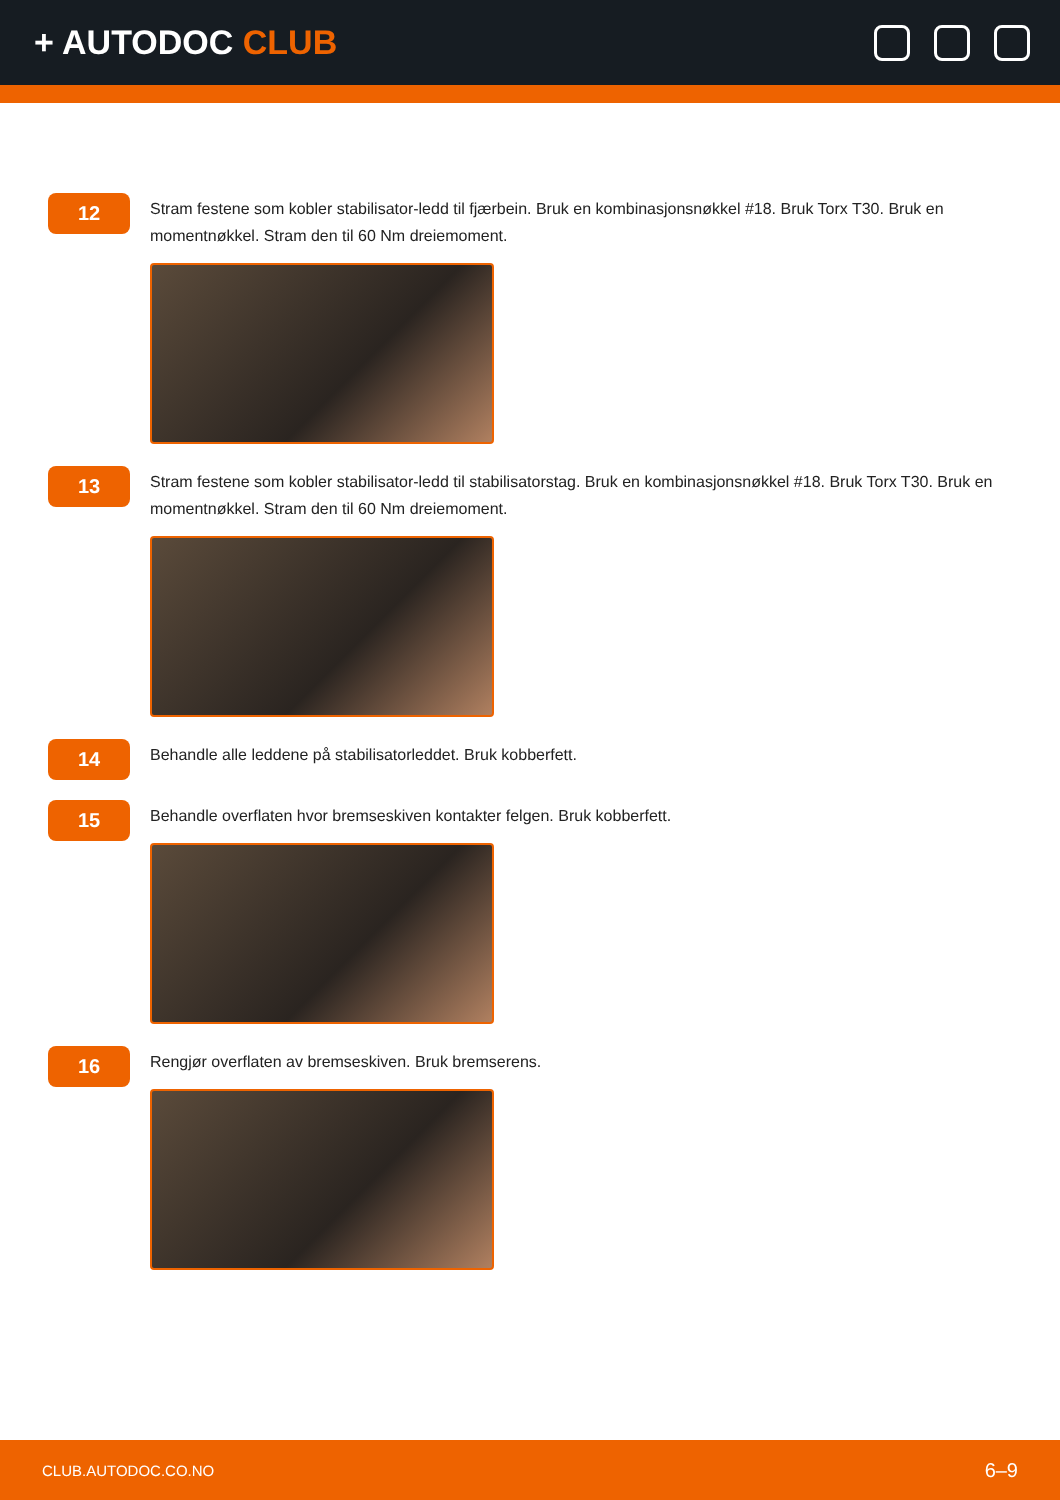+ AUTODOC CLUB
12
Stram festene som kobler stabilisator-ledd til fjærbein. Bruk en kombinasjonsnøkkel #18. Bruk Torx T30. Bruk en momentnøkkel. Stram den til 60 Nm dreiemoment.
13
Stram festene som kobler stabilisator-ledd til stabilisatorstag. Bruk en kombinasjonsnøkkel #18. Bruk Torx T30. Bruk en momentnøkkel. Stram den til 60 Nm dreiemoment.
14
Behandle alle leddene på stabilisatorleddet. Bruk kobberfett.
15
Behandle overflaten hvor bremseskiven kontakter felgen. Bruk kobberfett.
16
Rengjør overflaten av bremseskiven. Bruk bremserens.
CLUB.AUTODOC.CO.NO 6–9